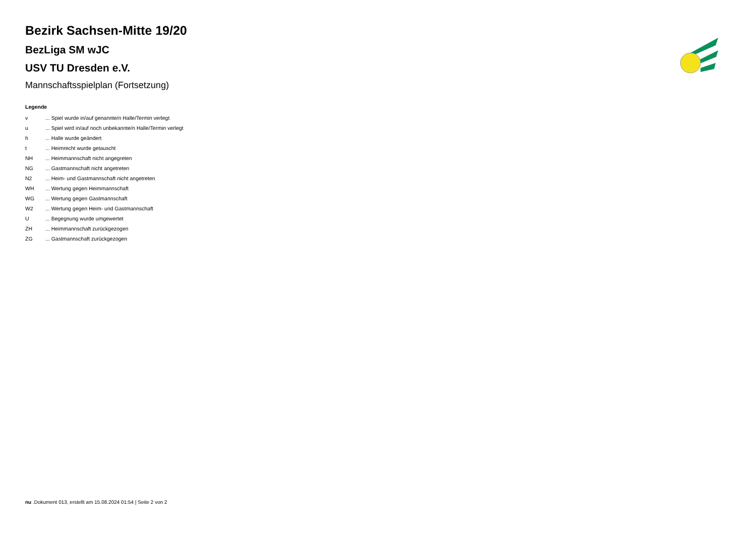Bezirk Sachsen-Mitte 19/20
BezLiga SM wJC
USV TU Dresden e.V.
Mannschaftsspielplan (Fortsetzung)
Legende
| v | ... Spiel wurde in/auf genannte/n Halle/Termin verlegt |
| u | ... Spiel wird in/auf noch unbekannte/n Halle/Termin verlegt |
| h | ... Halle wurde geändert |
| t | ... Heimrecht wurde getauscht |
| NH | ... Heimmannschaft nicht angegreten |
| NG | ... Gastmannschaft nicht angetreten |
| N2 | ... Heim- und Gastmannschaft nicht angetreten |
| WH | ... Wertung gegen Heimmannschaft |
| WG | ... Wertung gegen Gastmannschaft |
| W2 | ... Wertung gegen Heim- und Gastmannschaft |
| U | ... Begegnung wurde umgewertet |
| ZH | ... Heimmannschaft zurückgezogen |
| ZG | ... Gastmannschaft zurückgezogen |
nu .Dokument 013, erstellt am 15.08.2024 01:54 | Seite 2 von 2